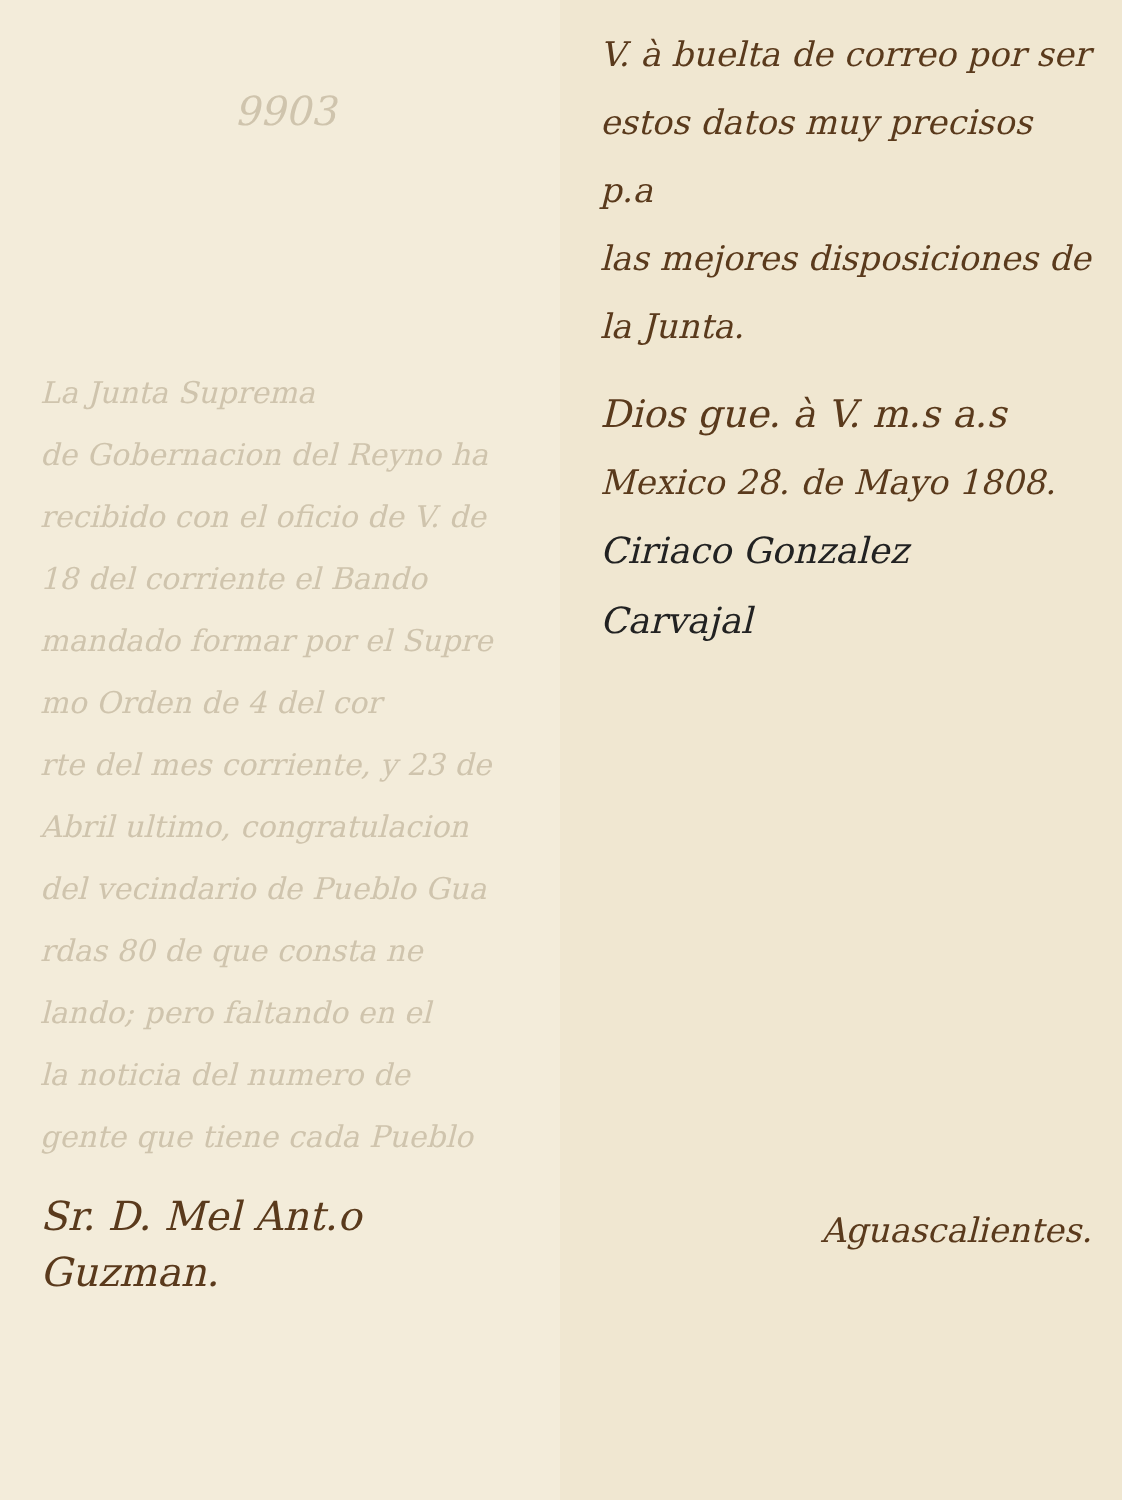9903
La Junta Suprema
de Gobernacion del Reyno ha
recibido con el oficio de V. de
18 del corriente el Bando
mandado formar por el Supre
mo Orden de 4 del cor
rte del mes corriente, y 23 de
Abril ultimo, congratulacion
del vecindario de Pueblo Gua
rdas 80 de que consta ne
lando; pero faltando en el
la noticia del numero de
gente que tiene cada Pueblo
Sr. D. Mel Ant.o
Guzman.
V. à buelta de correo por ser
estos datos muy precisos p.a
las mejores disposiciones de
la Junta.
Dios gue. à V. m.s a.s
Mexico 28. de Mayo 1808.
Ciriaco Gonzalez
Carvajal
Aguascalientes.